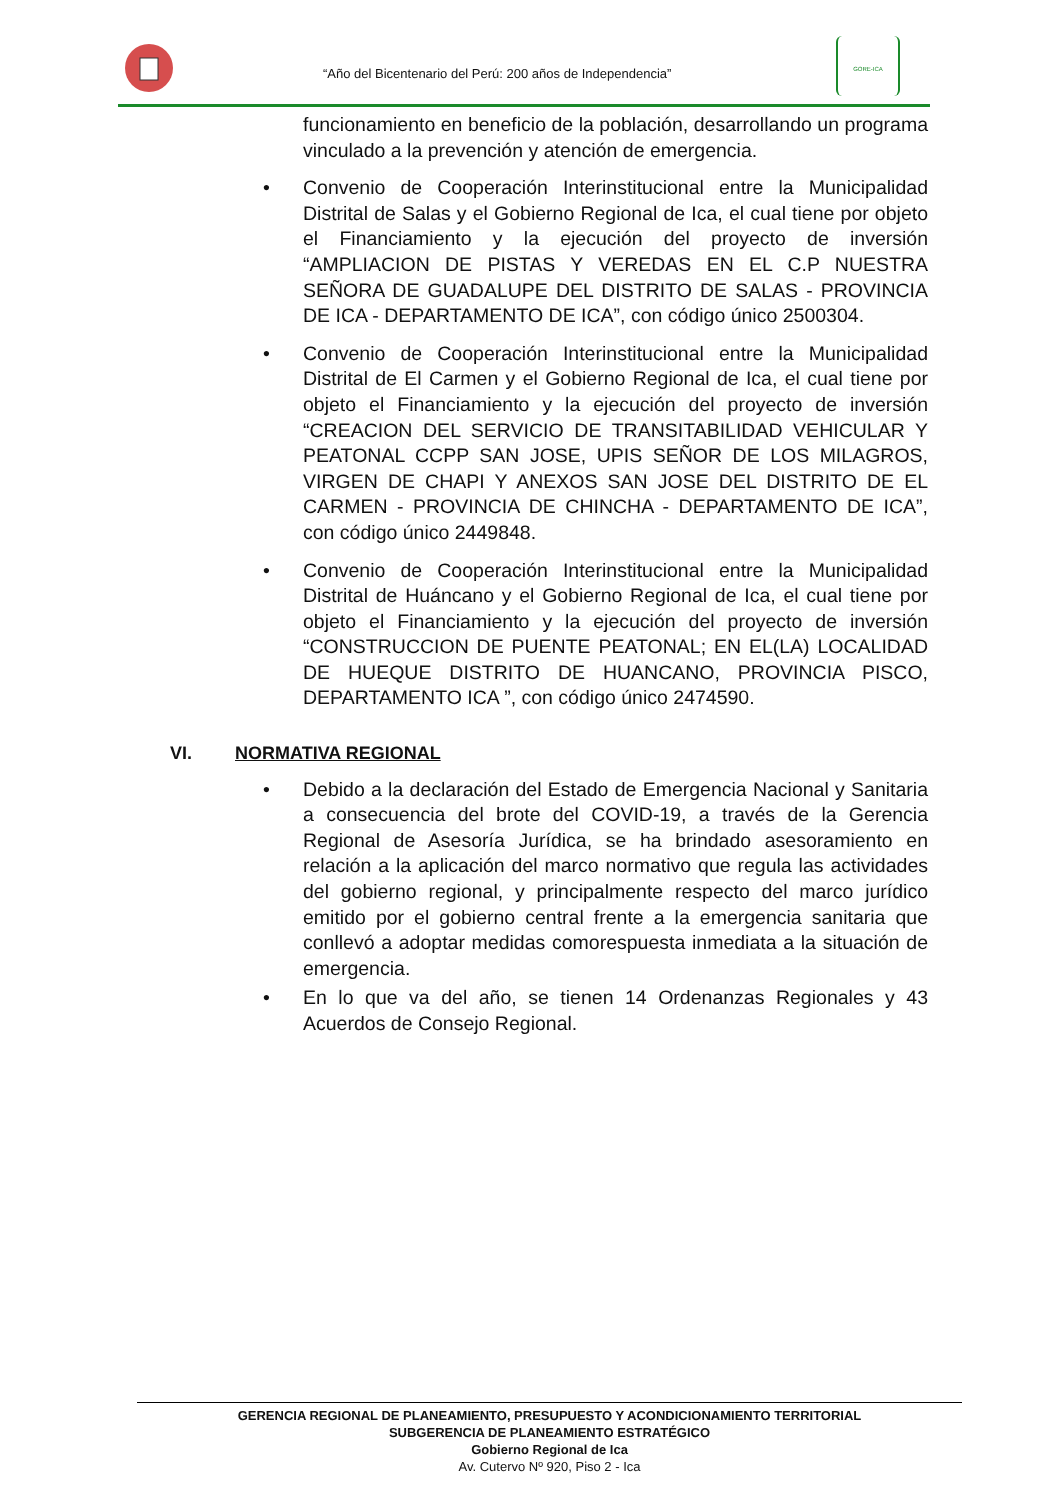“Año del Bicentenario del Perú: 200 años de Independencia”
GORE-ICA
funcionamiento en beneficio de la población, desarrollando un programa vinculado a la prevención y atención de emergencia.
Convenio de Cooperación Interinstitucional entre la Municipalidad Distrital de Salas y el Gobierno Regional de Ica, el cual tiene por objeto el Financiamiento y la ejecución del proyecto de inversión “AMPLIACION DE PISTAS Y VEREDAS EN EL C.P NUESTRA SEÑORA DE GUADALUPE DEL DISTRITO DE SALAS - PROVINCIA DE ICA - DEPARTAMENTO DE ICA”, con código único 2500304.
Convenio de Cooperación Interinstitucional entre la Municipalidad Distrital de El Carmen y el Gobierno Regional de Ica, el cual tiene por objeto el Financiamiento y la ejecución del proyecto de inversión “CREACION DEL SERVICIO DE TRANSITABILIDAD VEHICULAR Y PEATONAL CCPP SAN JOSE, UPIS SEÑOR DE LOS MILAGROS, VIRGEN DE CHAPI Y ANEXOS SAN JOSE DEL DISTRITO DE EL CARMEN - PROVINCIA DE CHINCHA - DEPARTAMENTO DE ICA”, con código único 2449848.
Convenio de Cooperación Interinstitucional entre la Municipalidad Distrital de Huáncano y el Gobierno Regional de Ica, el cual tiene por objeto el Financiamiento y la ejecución del proyecto de inversión “CONSTRUCCION DE PUENTE PEATONAL; EN EL(LA) LOCALIDAD DE HUEQUE DISTRITO DE HUANCANO, PROVINCIA PISCO, DEPARTAMENTO ICA ”, con código único 2474590.
VI. NORMATIVA REGIONAL
Debido a la declaración del Estado de Emergencia Nacional y Sanitaria a consecuencia del brote del COVID-19, a través de la Gerencia Regional de Asesoría Jurídica, se ha brindado asesoramiento en relación a la aplicación del marco normativo que regula las actividades del gobierno regional, y principalmente respecto del marco jurídico emitido por el gobierno central frente a la emergencia sanitaria que conllevó a adoptar medidas comorespuesta inmediata a la situación de emergencia.
En lo que va del año, se tienen 14 Ordenanzas Regionales y 43 Acuerdos de Consejo Regional.
GERENCIA REGIONAL DE PLANEAMIENTO, PRESUPUESTO Y ACONDICIONAMIENTO TERRITORIAL
SUBGERENCIA DE PLANEAMIENTO ESTRATÉGICO
Gobierno Regional de Ica
Av. Cutervo Nº 920, Piso 2 - Ica